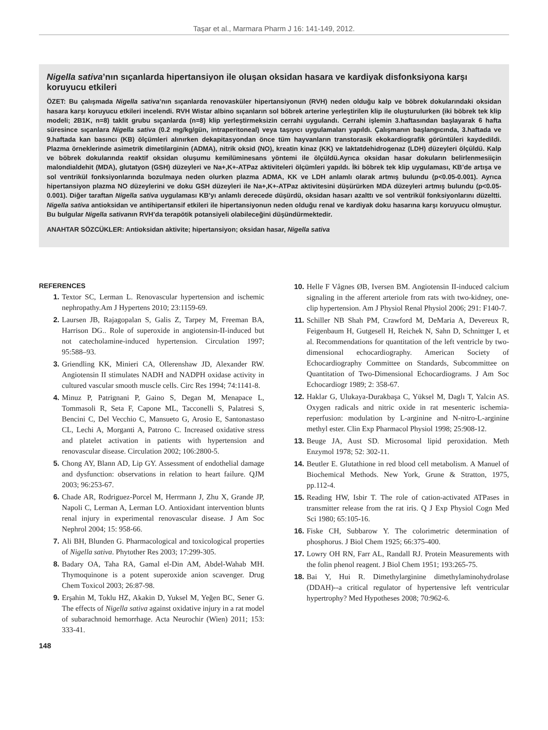Taşar et al., Marmara Pharm J 16: 141-149, 2012.
Nigella sativa’nın sıçanlarda hipertansiyon ile oluşan oksidan hasara ve kardiyak disfonksiyona karşı koruyucu etkileri
ÖZET: Bu çalışmada Nigella sativa’nın sıçanlarda renovasküler hipertansiyonun (RVH) neden olduğu kalp ve böbrek dokularındaki oksidan hasara karşı koruyucu etkileri incelendi. RVH Wistar albino sıçanların sol böbrek arterine yerleştirilen klip ile oluşturulurken (iki böbrek tek klip modeli; 2B1K, n=8) taklit grubu sıçanlarda (n=8) klip yerleştirmeksizin cerrahi uygulandı. Cerrahi işlemin 3.haftasından başlayarak 6 hafta süresince sıçanlara Nigella sativa (0.2 mg/kg/gün, intraperitoneal) veya taşıyıcı uygulamaları yapıldı. Çalışmanın başlangıcında, 3.haftada ve 9.haftada kan basıncı (KB) ölçümleri alınırken dekapitasyondan önce tüm hayvanların transtorasik ekokardiografik görüntüleri kaydedildi. Plazma örneklerinde asimetrik dimetilarginin (ADMA), nitrik oksid (NO), kreatin kinaz (KK) ve laktatdehidrogenaz (LDH) düzeyleri ölçüldü. Kalp ve böbrek dokularında reaktif oksidan oluşumu kemilüminesans yöntemi ile ölçüldü.Ayrıca oksidan hasar dokuların belirlenmesiiçin malondialdehit (MDA), glutatyon (GSH) düzeyleri ve Na+,K+-ATPaz aktiviteleri ölçümleri yapıldı. İki böbrek tek klip uygulaması, KB’de artışa ve sol ventrikül fonksiyonlarında bozulmaya neden olurken plazma ADMA, KK ve LDH anlamlı olarak artmış bulundu (p<0.05-0.001). Ayrıca hipertansiyon plazma NO düzeylerini ve doku GSH düzeyleri ile Na+,K+-ATPaz aktivitesini düşürürken MDA düzeyleri artmış bulundu (p<0.05-0.001). Diğer taraftan Nigella sativa uygulaması KB’yı anlamlı derecede düşürdü, oksidan hasarı azalttı ve sol ventrikül fonksiyonlarını düzeltti. Nigella sativa antioksidan ve antihipertansif etkileri ile hipertansiyonun neden olduğu renal ve kardiyak doku hasarına karşı koruyucu olmuştur. Bu bulgular Nigella sativanın RVH’da terapötik potansiyeli olabileceğini düşündürmektedir.
ANAHTAR SÖZCÜKLER: Antioksidan aktivite; hipertansiyon; oksidan hasar, Nigella sativa
REFERENCES
1. Textor SC, Lerman L. Renovascular hypertension and ischemic nephropathy.Am J Hypertens 2010; 23:1159-69.
2. Laursen JB, Rajagopalan S, Galis Z, Tarpey M, Freeman BA, Harrison DG.. Role of superoxide in angiotensin-II-induced but not catecholamine-induced hypertension. Circulation 1997; 95:588–93.
3. Griendling KK, Minieri CA, Ollerenshaw JD, Alexander RW. Angiotensin II stimulates NADH and NADPH oxidase activity in cultured vascular smooth muscle cells. Circ Res 1994; 74:1141-8.
4. Minuz P, Patrignani P, Gaino S, Degan M, Menapace L, Tommasoli R, Seta F, Capone ML, Tacconelli S, Palatresi S, Bencini C, Del Vecchio C, Mansueto G, Arosio E, Santonastaso CL, Lechi A, Morganti A, Patrono C. Increased oxidative stress and platelet activation in patients with hypertension and renovascular disease. Circulation 2002; 106:2800-5.
5. Chong AY, Blann AD, Lip GY. Assessment of endothelial damage and dysfunction: observations in relation to heart failure. QJM 2003; 96:253-67.
6. Chade AR, Rodriguez-Porcel M, Herrmann J, Zhu X, Grande JP, Napoli C, Lerman A, Lerman LO. Antioxidant intervention blunts renal injury in experimental renovascular disease. J Am Soc Nephrol 2004; 15: 958-66.
7. Ali BH, Blunden G. Pharmacological and toxicological properties of Nigella sativa. Phytother Res 2003; 17:299-305.
8. Badary OA, Taha RA, Gamal el-Din AM, Abdel-Wahab MH. Thymoquinone is a potent superoxide anion scavenger. Drug Chem Toxicol 2003; 26:87-98.
9. Erşahin M, Toklu HZ, Akakin D, Yuksel M, Yeğen BC, Sener G. The effects of Nigella sativa against oxidative injury in a rat model of subarachnoid hemorrhage. Acta Neurochir (Wien) 2011; 153: 333-41.
10. Helle F Vågnes ØB, Iversen BM. Angiotensin II-induced calcium signaling in the afferent arteriole from rats with two-kidney, one-clip hypertension. Am J Physiol Renal Physiol 2006; 291: F140-7.
11. Schiller NB Shah PM, Crawford M, DeMaria A, Devereux R, Feigenbaum H, Gutgesell H, Reichek N, Sahn D, Schnittger I, et al. Recommendations for quantitation of the left ventricle by two-dimensional echocardiography. American Society of Echocardiography Committee on Standards, Subcommittee on Quantitation of Two-Dimensional Echocardiograms. J Am Soc Echocardiogr 1989; 2: 358-67.
12. Haklar G, Ulukaya-Durakbaşa C, Yüksel M, Daglı T, Yalcin AS. Oxygen radicals and nitric oxide in rat mesenteric ischemia-reperfusion: modulation by L-arginine and N-nitro-L-arginine methyl ester. Clin Exp Pharmacol Physiol 1998; 25:908-12.
13. Beuge JA, Aust SD. Microsomal lipid peroxidation. Meth Enzymol 1978; 52: 302-11.
14. Beutler E. Glutathione in red blood cell metabolism. A Manuel of Biochemical Methods. New York, Grune & Stratton, 1975, pp.112-4.
15. Reading HW, Isbir T. The role of cation-activated ATPases in transmitter release from the rat iris. Q J Exp Physiol Cogn Med Sci 1980; 65:105-16.
16. Fiske CH, Subbarow Y. The colorimetric determination of phosphorus. J Biol Chem 1925; 66:375-400.
17. Lowry OH RN, Farr AL, Randall RJ. Protein Measurements with the folin phenol reagent. J Biol Chem 1951; 193:265-75.
18. Bai Y, Hui R. Dimethylarginine dimethylaminohydrolase (DDAH)--a critical regulator of hypertensive left ventricular hypertrophy? Med Hypotheses 2008; 70:962-6.
148